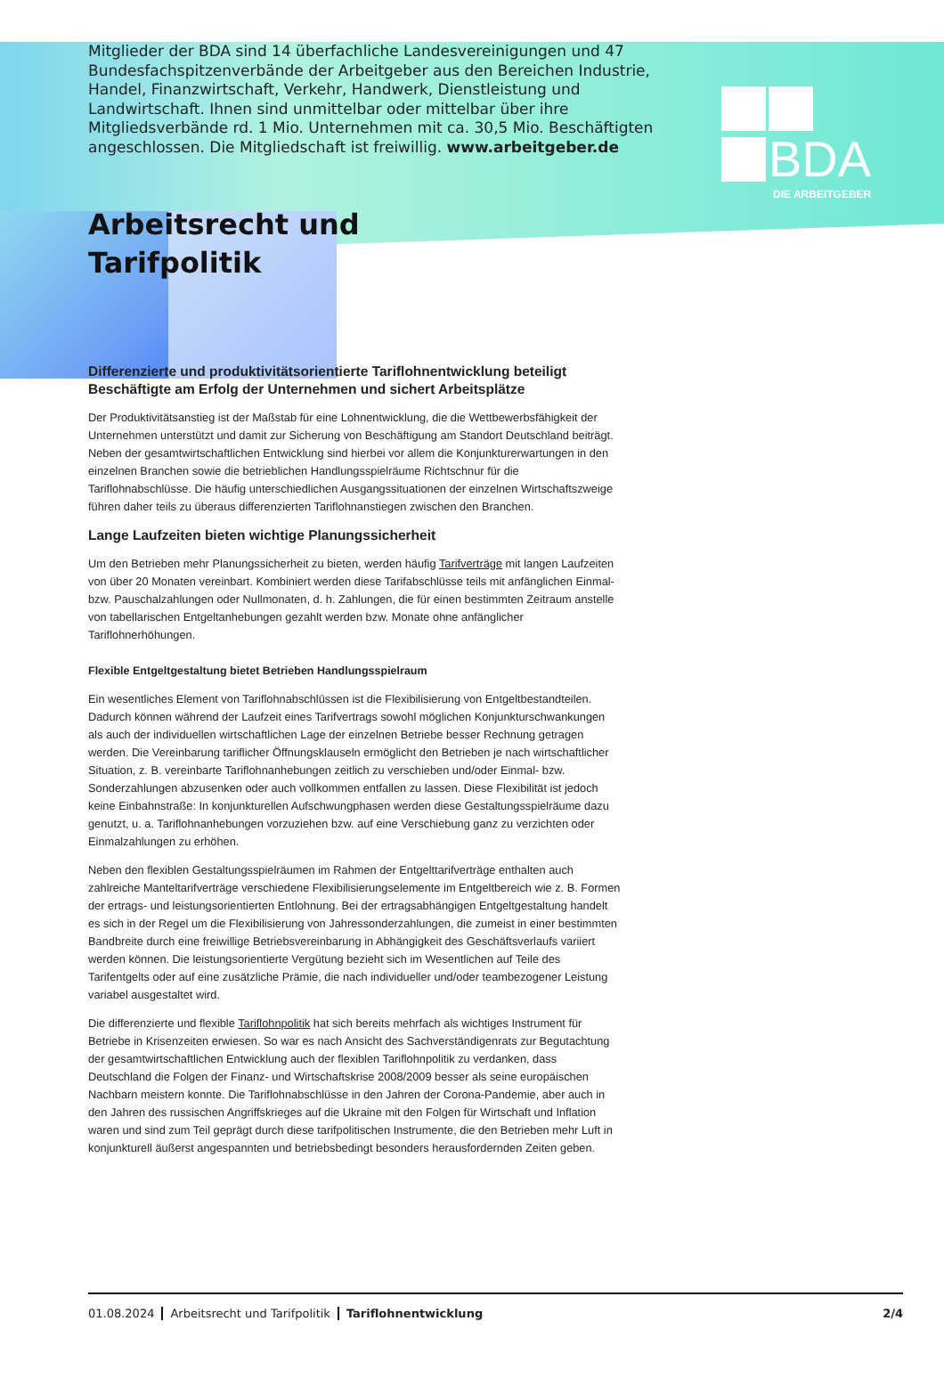BDA
DIE ARBEITGEBER
Mitglieder der BDA sind 14 überfachliche Landesvereinigungen und 47 Bundesfachspitzenverbände der Arbeitgeber aus den Bereichen Industrie, Handel, Finanzwirtschaft, Verkehr, Handwerk, Dienstleistung und Landwirtschaft. Ihnen sind unmittelbar oder mittelbar über ihre Mitgliedsverbände rd. 1 Mio. Unternehmen mit ca. 30,5 Mio. Beschäftigten angeschlossen. Die Mitgliedschaft ist freiwillig. www.arbeitgeber.de
Arbeitsrecht und
Tarifpolitik
Differenzierte und produktivitätsorientierte Tariflohnentwicklung beteiligt Beschäftigte am Erfolg der Unternehmen und sichert Arbeitsplätze
Der Produktivitätsanstieg ist der Maßstab für eine Lohnentwicklung, die die Wettbewerbsfähigkeit der Unternehmen unterstützt und damit zur Sicherung von Beschäftigung am Standort Deutschland beiträgt. Neben der gesamtwirtschaftlichen Entwicklung sind hierbei vor allem die Konjunkturerwartungen in den einzelnen Branchen sowie die betrieblichen Handlungsspielräume Richtschnur für die Tariflohnabschlüsse. Die häufig unterschiedlichen Ausgangssituationen der einzelnen Wirtschaftszweige führen daher teils zu überaus differenzierten Tariflohnanstiegen zwischen den Branchen.
Lange Laufzeiten bieten wichtige Planungssicherheit
Um den Betrieben mehr Planungssicherheit zu bieten, werden häufig Tarifverträge mit langen Laufzeiten von über 20 Monaten vereinbart. Kombiniert werden diese Tarifabschlüsse teils mit anfänglichen Einmal- bzw. Pauschalzahlungen oder Nullmonaten, d. h. Zahlungen, die für einen bestimmten Zeitraum anstelle von tabellarischen Entgeltanhebungen gezahlt werden bzw. Monate ohne anfänglicher Tariflohnerhöhungen.
Flexible Entgeltgestaltung bietet Betrieben Handlungsspielraum
Ein wesentliches Element von Tariflohnabschlüssen ist die Flexibilisierung von Entgeltbestandteilen. Dadurch können während der Laufzeit eines Tarifvertrags sowohl möglichen Konjunkturschwankungen als auch der individuellen wirtschaftlichen Lage der einzelnen Betriebe besser Rechnung getragen werden. Die Vereinbarung tariflicher Öffnungsklauseln ermöglicht den Betrieben je nach wirtschaftlicher Situation, z. B. vereinbarte Tariflohnanhebungen zeitlich zu verschieben und/oder Einmal- bzw. Sonderzahlungen abzusenken oder auch vollkommen entfallen zu lassen. Diese Flexibilität ist jedoch keine Einbahnstraße: In konjunkturellen Aufschwungphasen werden diese Gestaltungsspielräume dazu genutzt, u. a. Tariflohnanhebungen vorzuziehen bzw. auf eine Verschiebung ganz zu verzichten oder Einmalzahlungen zu erhöhen.
Neben den flexiblen Gestaltungsspielräumen im Rahmen der Entgelttarifverträge enthalten auch zahlreiche Manteltarifverträge verschiedene Flexibilisierungselemente im Entgeltbereich wie z. B. Formen der ertrags- und leistungsorientierten Entlohnung. Bei der ertragsabhängigen Entgeltgestaltung handelt es sich in der Regel um die Flexibilisierung von Jahressonderzahlungen, die zumeist in einer bestimmten Bandbreite durch eine freiwillige Betriebsvereinbarung in Abhängigkeit des Geschäftsverlaufs variiert werden können. Die leistungsorientierte Vergütung bezieht sich im Wesentlichen auf Teile des Tarifentgelts oder auf eine zusätzliche Prämie, die nach individueller und/oder teambezogener Leistung variabel ausgestaltet wird.
Die differenzierte und flexible Tariflohnpolitik hat sich bereits mehrfach als wichtiges Instrument für Betriebe in Krisenzeiten erwiesen. So war es nach Ansicht des Sachverständigenrats zur Begutachtung der gesamtwirtschaftlichen Entwicklung auch der flexiblen Tariflohnpolitik zu verdanken, dass Deutschland die Folgen der Finanz- und Wirtschaftskrise 2008/2009 besser als seine europäischen Nachbarn meistern konnte. Die Tariflohnabschlüsse in den Jahren der Corona-Pandemie, aber auch in den Jahren des russischen Angriffskrieges auf die Ukraine mit den Folgen für Wirtschaft und Inflation waren und sind zum Teil geprägt durch diese tarifpolitischen Instrumente, die den Betrieben mehr Luft in konjunkturell äußerst angespannten und betriebsbedingt besonders herausfordernden Zeiten geben.
01.08.2024 Arbeitsrecht und Tarifpolitik Tariflohnentwicklung 2/4